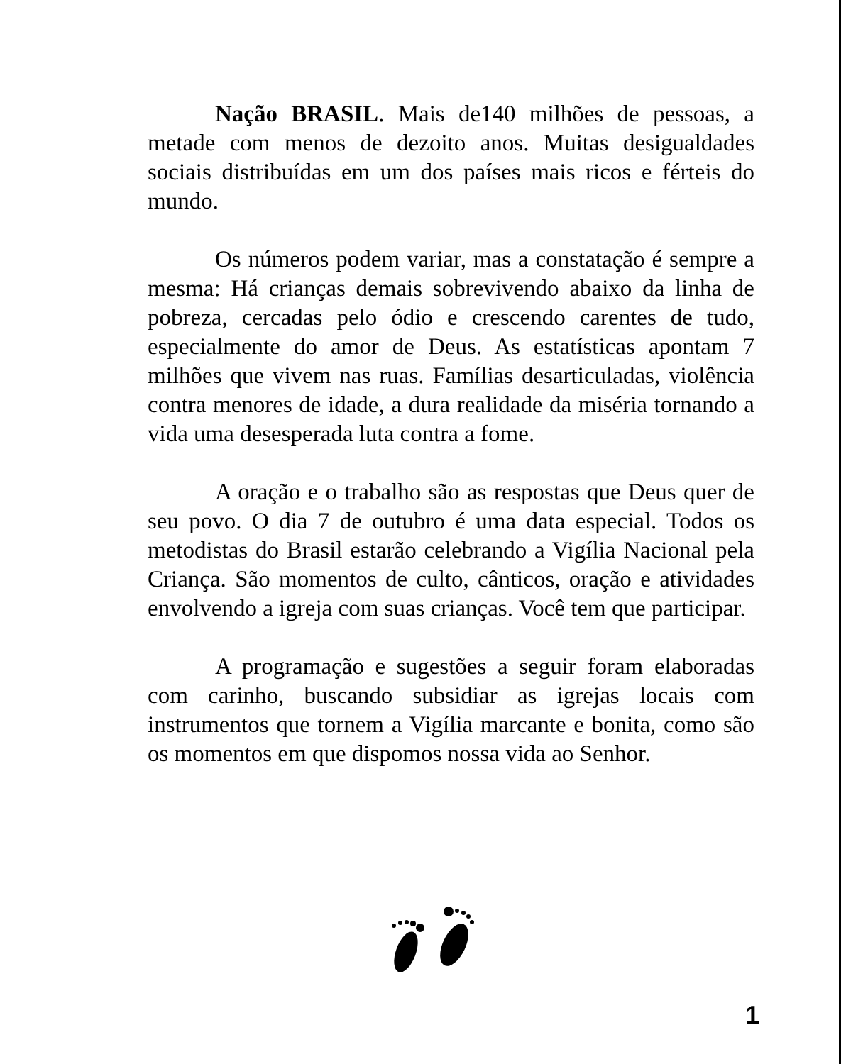Nação BRASIL. Mais de140 milhões de pessoas, a metade com menos de dezoito anos. Muitas desigualdades sociais distribuídas em um dos países mais ricos e férteis do mundo.
Os números podem variar, mas a constatação é sempre a mesma: Há crianças demais sobrevivendo abaixo da linha de pobreza, cercadas pelo ódio e crescendo carentes de tudo, especialmente do amor de Deus. As estatísticas apontam 7 milhões que vivem nas ruas. Famílias desarticuladas, violência contra menores de idade, a dura realidade da miséria tornando a vida uma desesperada luta contra a fome.
A oração e o trabalho são as respostas que Deus quer de seu povo. O dia 7 de outubro é uma data especial. Todos os metodistas do Brasil estarão celebrando a Vigília Nacional pela Criança. São momentos de culto, cânticos, oração e atividades envolvendo a igreja com suas crianças. Você tem que participar.
A programação e sugestões a seguir foram elaboradas com carinho, buscando subsidiar as igrejas locais com instrumentos que tornem a Vigília marcante e bonita, como são os momentos em que dispomos nossa vida ao Senhor.
1